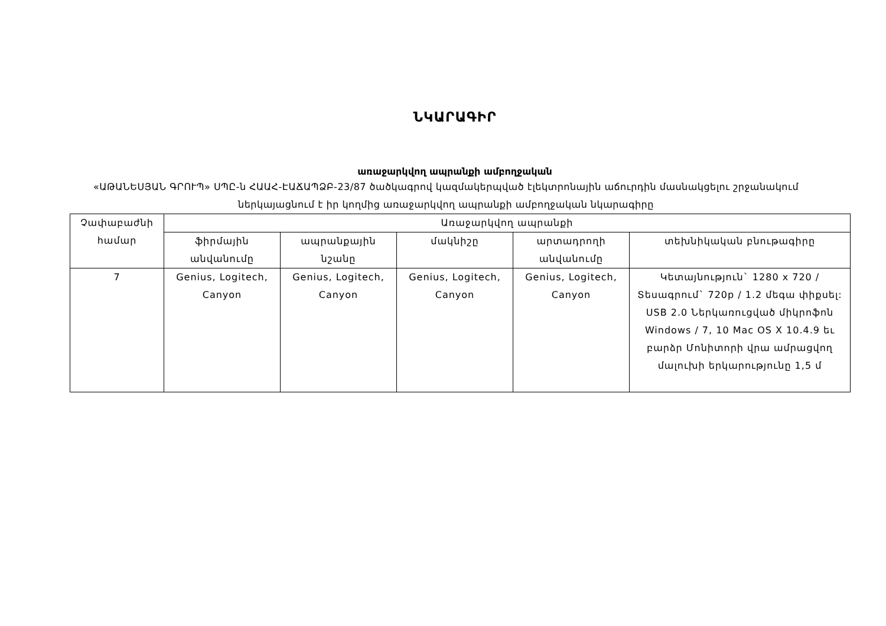ՆԿԱՐԱԳԻՐ
առաջարկվող ապրանքի ամբողջական
«ԱԹԱՆԵՍՅԱՆ ԳՐՈՒՊ» ՍՊԸ-ն ՀԱԱՀ-ԷԱՃԱՊՁԲ-23/87 ծածկագրով կազմակերպված էլեկտրոնային աճուրդին մասնակցելու շրջանակում ներկայացնում է իր կողմից առաջարկվող ապրանքի ամբողջական նկարագիրը
| Չափաբաժնի համար | Առաջարկվող ապրանքի | | | | |
| --- | --- | --- | --- | --- | --- |
| | ֆիրմային անվանումը | ապրանքային նշանը | մակնիշը | արտադրողի անվանումը | տեխնիկական բնութագիրը |
| 7 | Genius, Logitech, Canyon | Genius, Logitech, Canyon | Genius, Logitech, Canyon | Genius, Logitech, Canyon | Կետայնություն` 1280 x 720 / Տեսագրում` 720p / 1.2 մեգա փիքսել: USB 2.0 Ներկառուցված միկրոֆոն Windows / 7, 10 Mac OS X 10.4.9 եւ բարձր Մոնիտորի վրա ամրացվող մալուխի երկարությունը 1,5 մ |